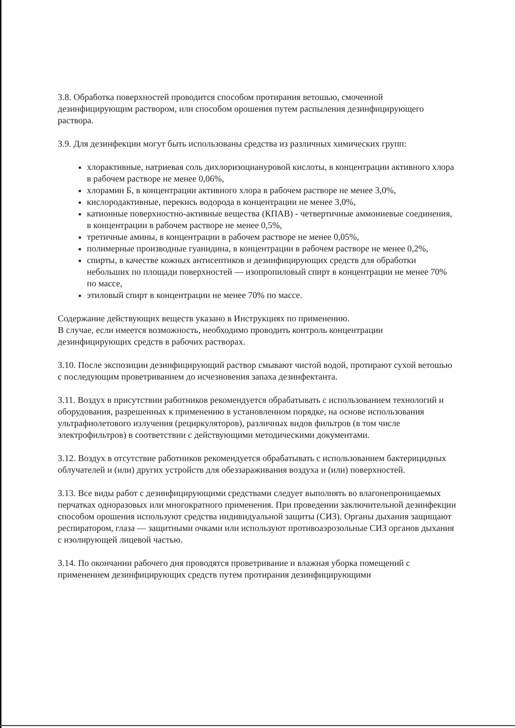3.8. Обработка поверхностей проводится способом протирания ветошью, смоченной дезинфицирующим раствором, или способом орошения путем распыления дезинфицирующего раствора.
3.9. Для дезинфекции могут быть использованы средства из различных химических групп:
хлорактивные, натриевая соль дихлоризоциануровой кислоты, в концентрации активного хлора в рабочем растворе не менее 0,06%,
хлорамин Б, в концентрации активного хлора в рабочем растворе не менее 3,0%,
кислородактивные, перекись водорода в концентрации не менее 3,0%,
катионные поверхностно-активные вещества (КПАВ) - четвертичные аммониевые соединения, в концентрации в рабочем растворе не менее 0,5%,
третичные амины, в концентрации в рабочем растворе не менее 0,05%,
полимерные производные гуанидина, в концентрации в рабочем растворе не менее 0,2%,
спирты, в качестве кожных антисептиков и дезинфицирующих средств для обработки небольших по площади поверхностей — изопропиловый спирт в концентрации не менее 70% по массе,
этиловый спирт в концентрации не менее 70% по массе.
Содержание действующих веществ указано в Инструкциях по применению.
В случае, если имеется возможность, необходимо проводить контроль концентрации дезинфицирующих средств в рабочих растворах.
3.10. После экспозиции дезинфицирующий раствор смывают чистой водой, протирают сухой ветошью с последующим проветриванием до исчезновения запаха дезинфектанта.
3.11. Воздух в присутствии работников рекомендуется обрабатывать с использованием технологий и оборудования, разрешенных к применению в установленном порядке, на основе использования ультрафиолетового излучения (рециркуляторов), различных видов фильтров (в том числе электрофильтров) в соответствии с действующими методическими документами.
3.12. Воздух в отсутствие работников рекомендуется обрабатывать с использованием бактерицидных облучателей и (или) других устройств для обеззараживания воздуха и (или) поверхностей.
3.13. Все виды работ с дезинфицирующими средствами следует выполнять во влагонепроницаемых перчатках одноразовых или многократного применения. При проведении заключительной дезинфекции способом орошения используют средства индивидуальной защиты (СИЗ). Органы дыхания защищают респиратором, глаза — защитными очками или используют противоаэрозольные СИЗ органов дыхания с изолирующей лицевой частью.
3.14. По окончании рабочего дня проводятся проветривание и влажная уборка помещений с применением дезинфицирующих средств путем протирания дезинфицирующими